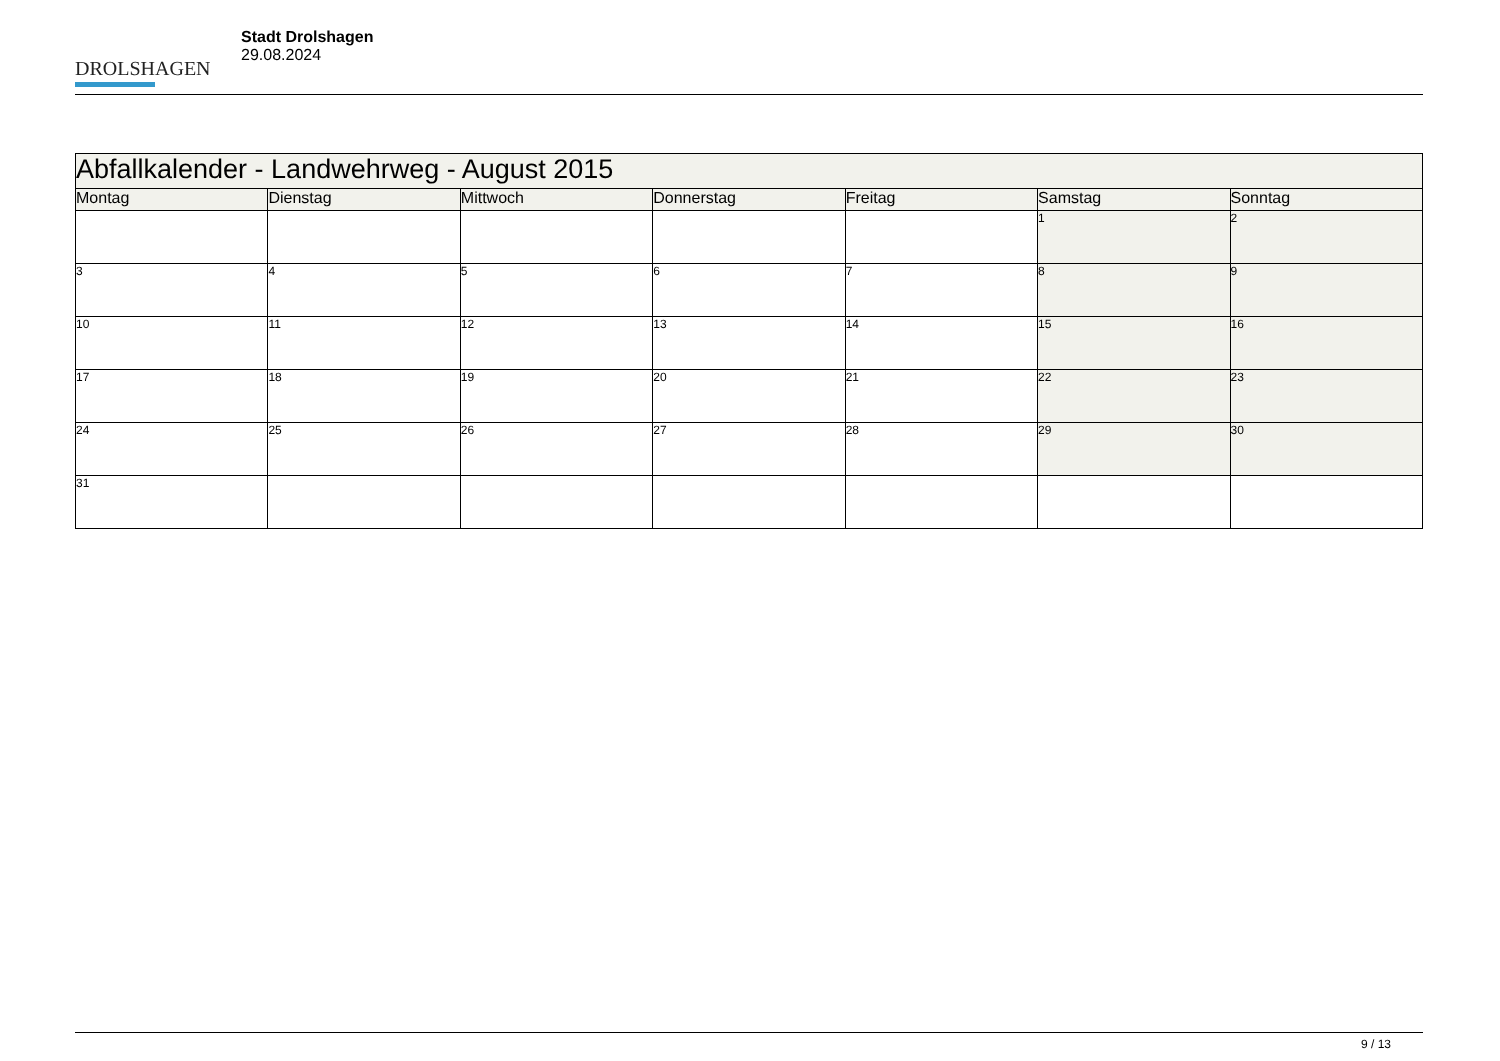DROLSHAGEN
Stadt Drolshagen
29.08.2024
| Abfallkalender - Landwehrweg - August 2015 | | | | | | |
| --- | --- | --- | --- | --- | --- | --- |
| Montag | Dienstag | Mittwoch | Donnerstag | Freitag | Samstag | Sonntag |
| | | | | | 1 | 2 |
| 3 | 4 | 5 | 6 | 7 | 8 | 9 |
| 10 | 11 | 12 | 13 | 14 | 15 | 16 |
| 17 | 18 | 19 | 20 | 21 | 22 | 23 |
| 24 | 25 | 26 | 27 | 28 | 29 | 30 |
| 31 | | | | | | |
9 / 13